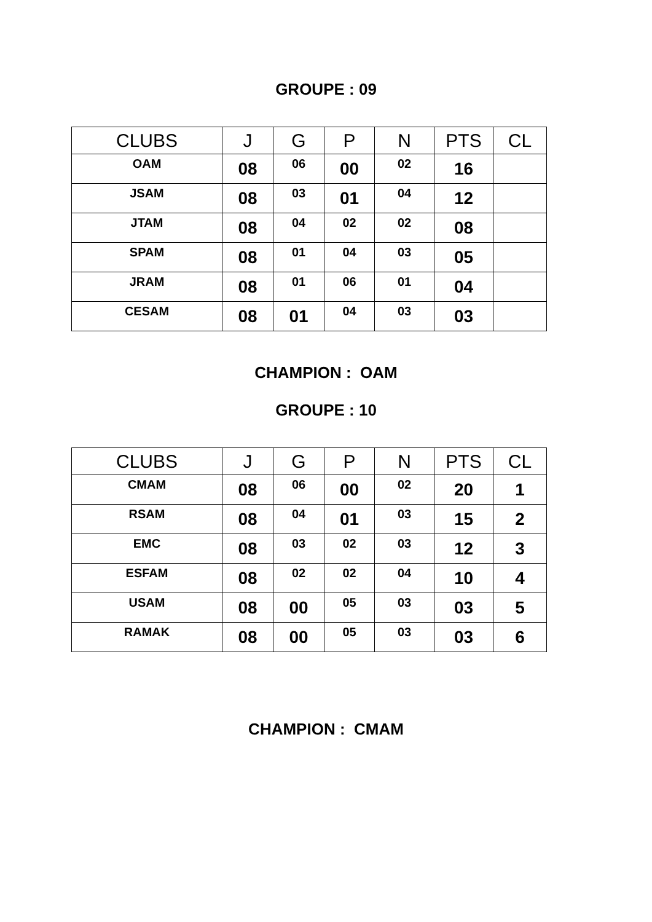GROUPE : 09
| CLUBS | J | G | P | N | PTS | CL |
| --- | --- | --- | --- | --- | --- | --- |
| OAM | 08 | 06 | 00 | 02 | 16 | |
| JSAM | 08 | 03 | 01 | 04 | 12 | |
| JTAM | 08 | 04 | 02 | 02 | 08 | |
| SPAM | 08 | 01 | 04 | 03 | 05 | |
| JRAM | 08 | 01 | 06 | 01 | 04 | |
| CESAM | 08 | 01 | 04 | 03 | 03 | |
CHAMPION : OAM
GROUPE : 10
| CLUBS | J | G | P | N | PTS | CL |
| --- | --- | --- | --- | --- | --- | --- |
| CMAM | 08 | 06 | 00 | 02 | 20 | 1 |
| RSAM | 08 | 04 | 01 | 03 | 15 | 2 |
| EMC | 08 | 03 | 02 | 03 | 12 | 3 |
| ESFAM | 08 | 02 | 02 | 04 | 10 | 4 |
| USAM | 08 | 00 | 05 | 03 | 03 | 5 |
| RAMAK | 08 | 00 | 05 | 03 | 03 | 6 |
CHAMPION : CMAM